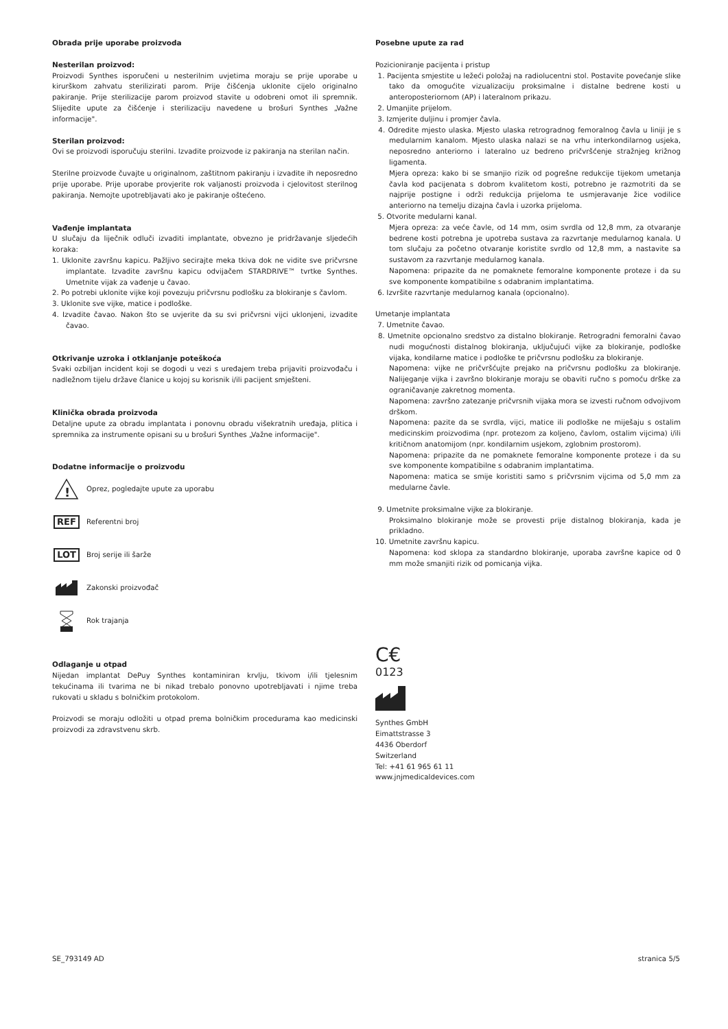Obrada prije uporabe proizvoda
Nesterilan proizvod:
Proizvodi Synthes isporučeni u nesterilnim uvjetima moraju se prije uporabe u kirurškom zahvatu sterilizirati parom. Prije čišćenja uklonite cijelo originalno pakiranje. Prije sterilizacije parom proizvod stavite u odobreni omot ili spremnik. Slijedite upute za čišćenje i sterilizaciju navedene u brošuri Synthes „Važne informacije".
Sterilan proizvod:
Ovi se proizvodi isporučuju sterilni. Izvadite proizvode iz pakiranja na sterilan način.
Sterilne proizvode čuvajte u originalnom, zaštitnom pakiranju i izvadite ih neposredno prije uporabe. Prije uporabe provjerite rok valjanosti proizvoda i cjelovitost sterilnog pakiranja. Nemojte upotrebljavati ako je pakiranje oštećeno.
Vađenje implantata
U slučaju da liječnik odluči izvaditi implantate, obvezno je pridržavanje sljedećih koraka:
1. Uklonite završnu kapicu. Pažljivo secirajte meka tkiva dok ne vidite sve pričvrsne implantate. Izvadite završnu kapicu odvijačem STARDRIVE™ tvrtke Synthes. Umetnite vijak za vađenje u čavao.
2. Po potrebi uklonite vijke koji povezuju pričvrsnu podlošku za blokiranje s čavlom.
3. Uklonite sve vijke, matice i podloške.
4. Izvadite čavao. Nakon što se uvjerite da su svi pričvrsni vijci uklonjeni, izvadite čavao.
Otkrivanje uzroka i otklanjanje poteškoća
Svaki ozbiljan incident koji se dogodi u vezi s uređajem treba prijaviti proizvođaču i nadležnom tijelu države članice u kojoj su korisnik i/ili pacijent smješteni.
Klinička obrada proizvoda
Detaljne upute za obradu implantata i ponovnu obradu višekratnih uređaja, plitica i spremnika za instrumente opisani su u brošuri Synthes „Važne informacije".
Dodatne informacije o proizvodu
!
Oprez, pogledajte upute za uporabu
REF
Referentni broj
LOT
Broj serije ili šarže
Zakonski proizvođač
Rok trajanja
Odlaganje u otpad
Nijedan implantat DePuy Synthes kontaminiran krvlju, tkivom i/ili tjelesnim tekućinama ili tvarima ne bi nikad trebalo ponovno upotrebljavati i njime treba rukovati u skladu s bolničkim protokolom.
Proizvodi se moraju odložiti u otpad prema bolničkim procedurama kao medicinski proizvodi za zdravstvenu skrb.
Posebne upute za rad
Pozicioniranje pacijenta i pristup
1. Pacijenta smjestite u ležeći položaj na radiolucentni stol. Postavite povećanje slike tako da omogućite vizualizaciju proksimalne i distalne bedrene kosti u anteroposteriornom (AP) i lateralnom prikazu.
2. Umanjite prijelom.
3. Izmjerite duljinu i promjer čavla.
4. Odredite mjesto ulaska. Mjesto ulaska retrogradnog femoralnog čavla u liniji je s medularnim kanalom. Mjesto ulaska nalazi se na vrhu interkondilarnog usjeka, neposredno anteriorno i lateralno uz bedreno pričvršćenje stražnjeg križnog ligamenta.
Mjera opreza: kako bi se smanjio rizik od pogrešne redukcije tijekom umetanja čavla kod pacijenata s dobrom kvalitetom kosti, potrebno je razmotriti da se najprije postigne i održi redukcija prijeloma te usmjeravanje žice vodilice anteriorno na temelju dizajna čavla i uzorka prijeloma.
5. Otvorite medularni kanal.
Mjera opreza: za veće čavle, od 14 mm, osim svrdla od 12,8 mm, za otvaranje bedrene kosti potrebna je upotreba sustava za razvrtanje medularnog kanala. U tom slučaju za početno otvaranje koristite svrdlo od 12,8 mm, a nastavite sa sustavom za razvrtanje medularnog kanala.
Napomena: pripazite da ne pomaknete femoralne komponente proteze i da su sve komponente kompatibilne s odabranim implantatima.
6. Izvršite razvrtanje medularnog kanala (opcionalno).
Umetanje implantata
7. Umetnite čavao.
8. Umetnite opcionalno sredstvo za distalno blokiranje. Retrogradni femoralni čavao nudi mogućnosti distalnog blokiranja, uključujući vijke za blokiranje, podloške vijaka, kondilarne matice i podloške te pričvrsnu podlošku za blokiranje.
Napomena: vijke ne pričvršćujte prejako na pričvrsnu podlošku za blokiranje. Nalijeganje vijka i završno blokiranje moraju se obaviti ručno s pomoću drške za ograničavanje zakretnog momenta.
Napomena: završno zatezanje pričvrsnih vijaka mora se izvesti ručnom odvojivom drškom.
Napomena: pazite da se svrdla, vijci, matice ili podloške ne miješaju s ostalim medicinskim proizvodima (npr. protezom za koljeno, čavlom, ostalim vijcima) i/ili kritičnom anatomijom (npr. kondilarnim usjekom, zglobnim prostorom).
Napomena: pripazite da ne pomaknete femoralne komponente proteze i da su sve komponente kompatibilne s odabranim implantatima.
Napomena: matica se smije koristiti samo s pričvrsnim vijcima od 5,0 mm za medularne čavle.
9. Umetnite proksimalne vijke za blokiranje.
Proksimalno blokiranje može se provesti prije distalnog blokiranja, kada je prikladno.
10. Umetnite završnu kapicu.
Napomena: kod sklopa za standardno blokiranje, uporaba završne kapice od 0 mm može smanjiti rizik od pomicanja vijka.
C€
0123
Synthes GmbH
Eimattstrasse 3
4436 Oberdorf
Switzerland
Tel: +41 61 965 61 11
www.jnjmedicaldevices.com
SE_793149 AD stranica 5/5